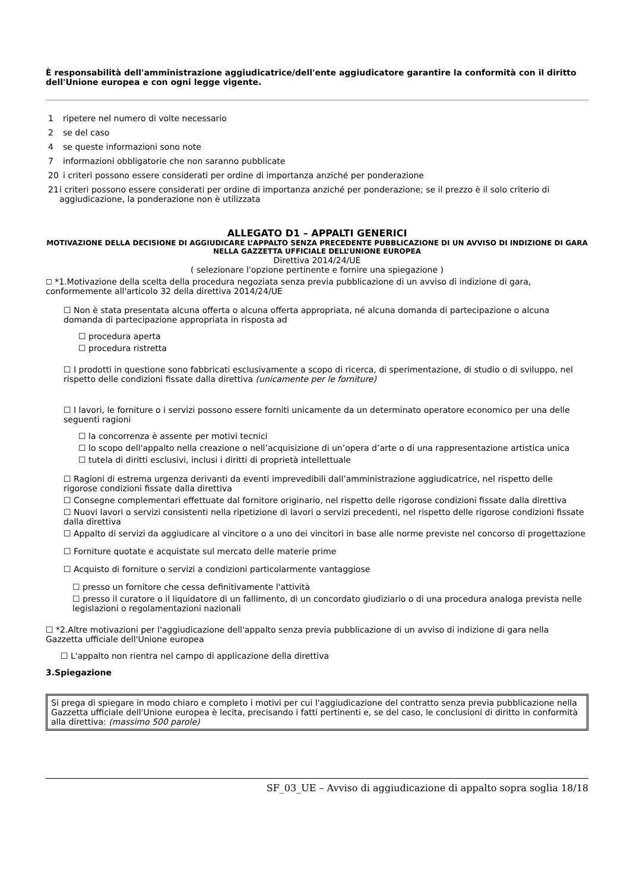È responsabilità dell'amministrazione aggiudicatrice/dell'ente aggiudicatore garantire la conformità con il diritto dell'Unione europea e con ogni legge vigente.
1 ripetere nel numero di volte necessario
2 se del caso
4 se queste informazioni sono note
7 informazioni obbligatorie che non saranno pubblicate
20 i criteri possono essere considerati per ordine di importanza anziché per ponderazione
21 i criteri possono essere considerati per ordine di importanza anziché per ponderazione; se il prezzo è il solo criterio di aggiudicazione, la ponderazione non è utilizzata
ALLEGATO D1 – APPALTI GENERICI
MOTIVAZIONE DELLA DECISIONE DI AGGIUDICARE L’APPALTO SENZA PRECEDENTE PUBBLICAZIONE DI UN AVVISO DI INDIZIONE DI GARA NELLA GAZZETTA UFFICIALE DELL’UNIONE EUROPEA
Direttiva 2014/24/UE
( selezionare l'opzione pertinente e fornire una spiegazione )
☐ *1.Motivazione della scelta della procedura negoziata senza previa pubblicazione di un avviso di indizione di gara, conformemente all'articolo 32 della direttiva 2014/24/UE
☐ Non è stata presentata alcuna offerta o alcuna offerta appropriata, né alcuna domanda di partecipazione o alcuna domanda di partecipazione appropriata in risposta ad
☐ procedura aperta
☐ procedura ristretta
☐ I prodotti in questione sono fabbricati esclusivamente a scopo di ricerca, di sperimentazione, di studio o di sviluppo, nel rispetto delle condizioni fissate dalla direttiva (unicamente per le forniture)
☐ I lavori, le forniture o i servizi possono essere forniti unicamente da un determinato operatore economico per una delle seguenti ragioni
☐ la concorrenza è assente per motivi tecnici
☐ lo scopo dell'appalto nella creazione o nell’acquisizione di un’opera d’arte o di una rappresentazione artistica unica
☐ tutela di diritti esclusivi, inclusi i diritti di proprietà intellettuale
☐ Ragioni di estrema urgenza derivanti da eventi imprevedibili dall’amministrazione aggiudicatrice, nel rispetto delle rigorose condizioni fissate dalla direttiva
☐ Consegne complementari effettuate dal fornitore originario, nel rispetto delle rigorose condizioni fissate dalla direttiva
☐ Nuovi lavori o servizi consistenti nella ripetizione di lavori o servizi precedenti, nel rispetto delle rigorose condizioni fissate dalla direttiva
☐ Appalto di servizi da aggiudicare al vincitore o a uno dei vincitori in base alle norme previste nel concorso di progettazione
☐ Forniture quotate e acquistate sul mercato delle materie prime
☐ Acquisto di forniture o servizi a condizioni particolarmente vantaggiose
☐ presso un fornitore che cessa definitivamente l'attività
☐ presso il curatore o il liquidatore di un fallimento, di un concordato giudiziario o di una procedura analoga prevista nelle legislazioni o regolamentazioni nazionali
☐ *2.Altre motivazioni per l'aggiudicazione dell'appalto senza previa pubblicazione di un avviso di indizione di gara nella Gazzetta ufficiale dell'Unione europea
☐ L'appalto non rientra nel campo di applicazione della direttiva
3.Spiegazione
Si prega di spiegare in modo chiaro e completo i motivi per cui l'aggiudicazione del contratto senza previa pubblicazione nella Gazzetta ufficiale dell'Unione europea è lecita, precisando i fatti pertinenti e, se del caso, le conclusioni di diritto in conformità alla direttiva: (massimo 500 parole)
SF_03_UE – Avviso di aggiudicazione di appalto sopra soglia 18/18